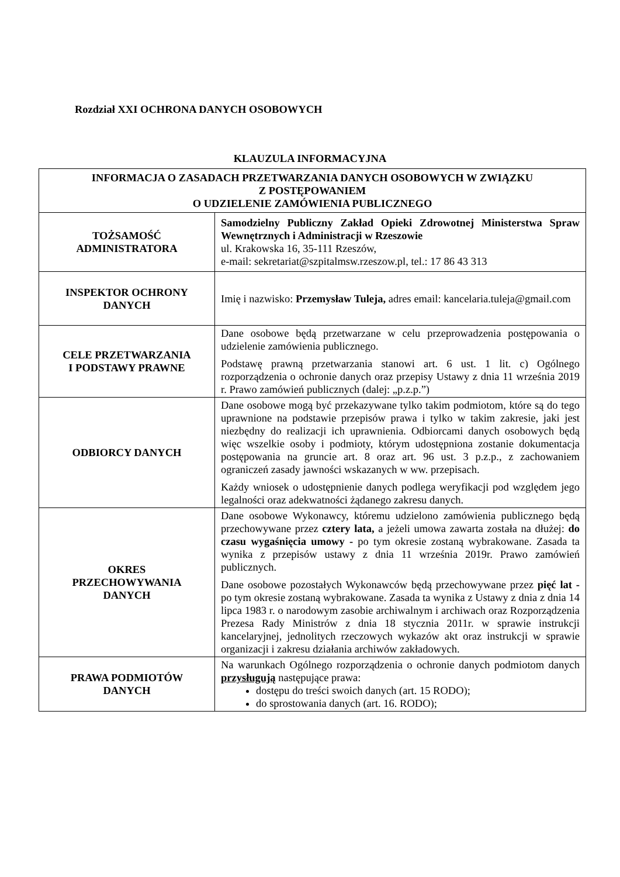Rozdział XXI OCHRONA DANYCH OSOBOWYCH
KLAUZULA INFORMACYJNA
| INFORMACJA O ZASADACH PRZETWARZANIA DANYCH OSOBOWYCH W ZWIĄZKU Z POSTĘPOWANIEM O UDZIELENIE ZAMÓWIENIA PUBLICZNEGO | |
| TOŻSAMOŚĆ ADMINISTRATORA | Samodzielny Publiczny Zakład Opieki Zdrowotnej Ministerstwa Spraw Wewnętrznych i Administracji w Rzeszowie ul. Krakowska 16, 35-111 Rzeszów, e-mail: sekretariat@szpitalmsw.rzeszow.pl, tel.: 17 86 43 313 |
| INSPEKTOR OCHRONY DANYCH | Imię i nazwisko: Przemysław Tuleja, adres email: kancelaria.tuleja@gmail.com |
| CELE PRZETWARZANIA I PODSTAWY PRAWNE | Dane osobowe będą przetwarzane w celu przeprowadzenia postępowania o udzielenie zamówienia publicznego. Podstawę prawną przetwarzania stanowi art. 6 ust. 1 lit. c) Ogólnego rozporządzenia o ochronie danych oraz przepisy Ustawy z dnia 11 września 2019 r. Prawo zamówień publicznych (dalej: „p.z.p.”) |
| ODBIORCY DANYCH | Dane osobowe mogą być przekazywane tylko takim podmiotom, które są do tego uprawnione na podstawie przepisów prawa i tylko w takim zakresie, jaki jest niezbędny do realizacji ich uprawnienia. Odbiorcami danych osobowych będą więc wszelkie osoby i podmioty, którym udostępniona zostanie dokumentacja postępowania na gruncie art. 8 oraz art. 96 ust. 3 p.z.p., z zachowaniem ograniczeń zasady jawności wskazanych w ww. przepisach. Każdy wniosek o udostępnienie danych podlega weryfikacji pod względem jego legalności oraz adekwatności żądanego zakresu danych. |
| OKRES PRZECHOWYWANIA DANYCH | Dane osobowe Wykonawcy, któremu udzielono zamówienia publicznego będą przechowywane przez cztery lata, a jeżeli umowa zawarta została na dłużej: do czasu wygaśnięcia umowy - po tym okresie zostaną wybrakowane. Zasada ta wynika z przepisów ustawy z dnia 11 września 2019r. Prawo zamówień publicznych. Dane osobowe pozostałych Wykonawców będą przechowywane przez pięć lat - po tym okresie zostaną wybrakowane. Zasada ta wynika z Ustawy z dnia z dnia 14 lipca 1983 r. o narodowym zasobie archiwalnym i archiwach oraz Rozporządzenia Prezesa Rady Ministrów z dnia 18 stycznia 2011r. w sprawie instrukcji kancelaryjnej, jednolitych rzeczowych wykazów akt oraz instrukcji w sprawie organizacji i zakresu działania archiwów zakładowych. |
| PRAWA PODMIOTÓW DANYCH | Na warunkach Ogólnego rozporządzenia o ochronie danych podmiotom danych przysługują następujące prawa: dostępu do treści swoich danych (art. 15 RODO); do sprostowania danych (art. 16. RODO); |